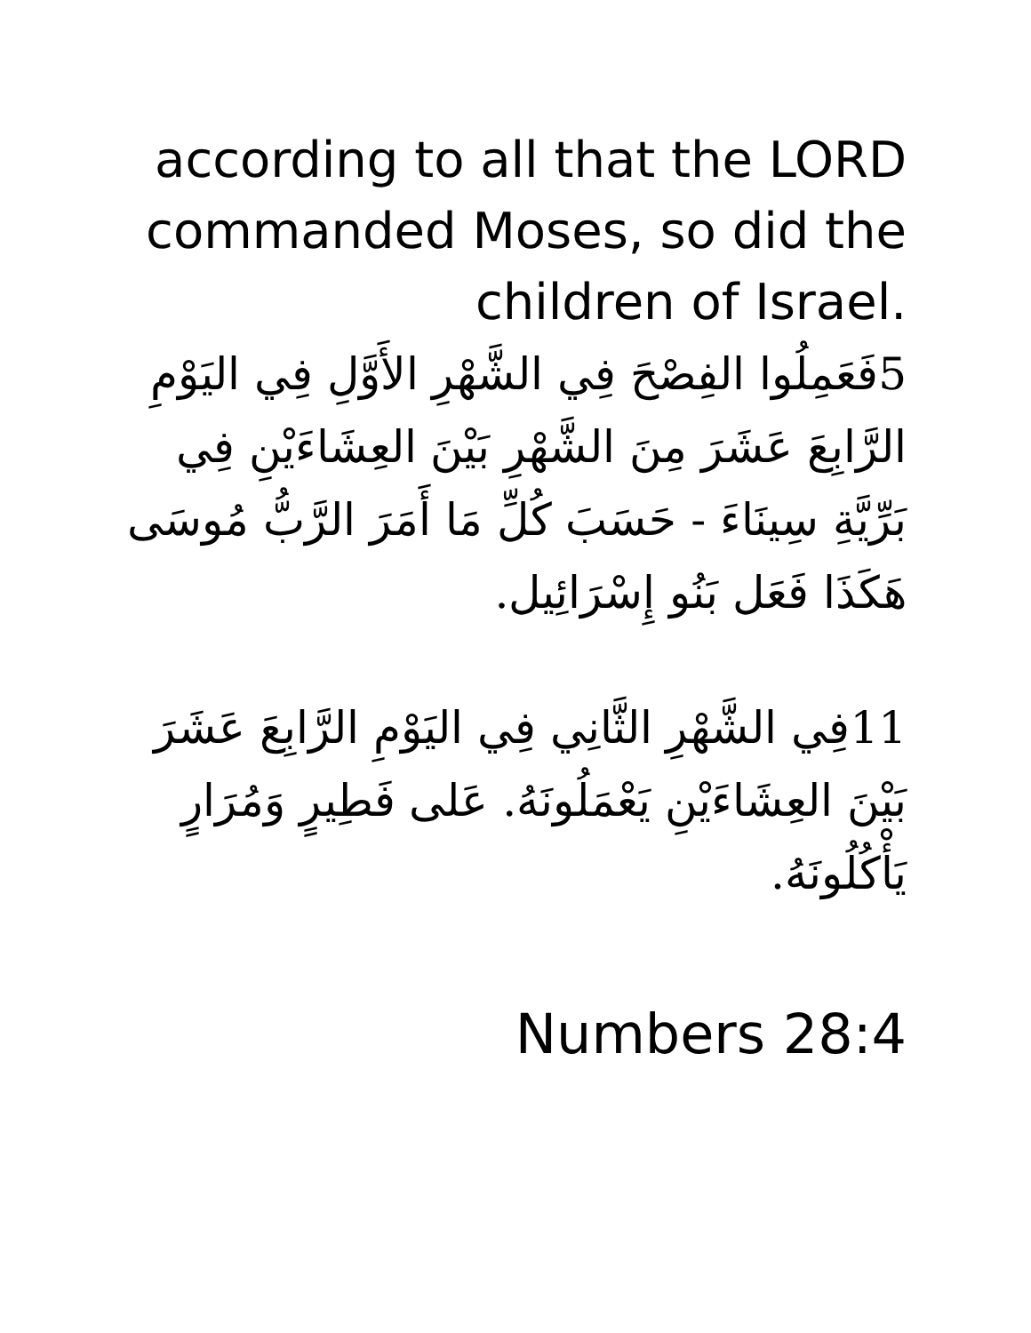according to all that the LORD commanded Moses, so did the children of Israel.
5فَعَمِلُوا الفِصْحَ فِي الشَّهْرِ الأَوَّلِ فِي اليَوْمِ الرَّابِعَ عَشَرَ مِنَ الشَّهْرِ بَيْنَ العِشَاءَيْنِ فِي بَرِّيَّةِ سِينَاءَ - حَسَبَ كُلِّ مَا أَمَرَ الرَّبُّ مُوسَى هَكَذَا فَعَل بَنُو إِسْرَائِيل.
11فِي الشَّهْرِ الثَّانِي فِي اليَوْمِ الرَّابِعَ عَشَرَ بَيْنَ العِشَاءَيْنِ يَعْمَلُونَهُ. عَلى فَطِيرٍ وَمُرَارٍ يَأْكُلُونَهُ.
Numbers 28:4